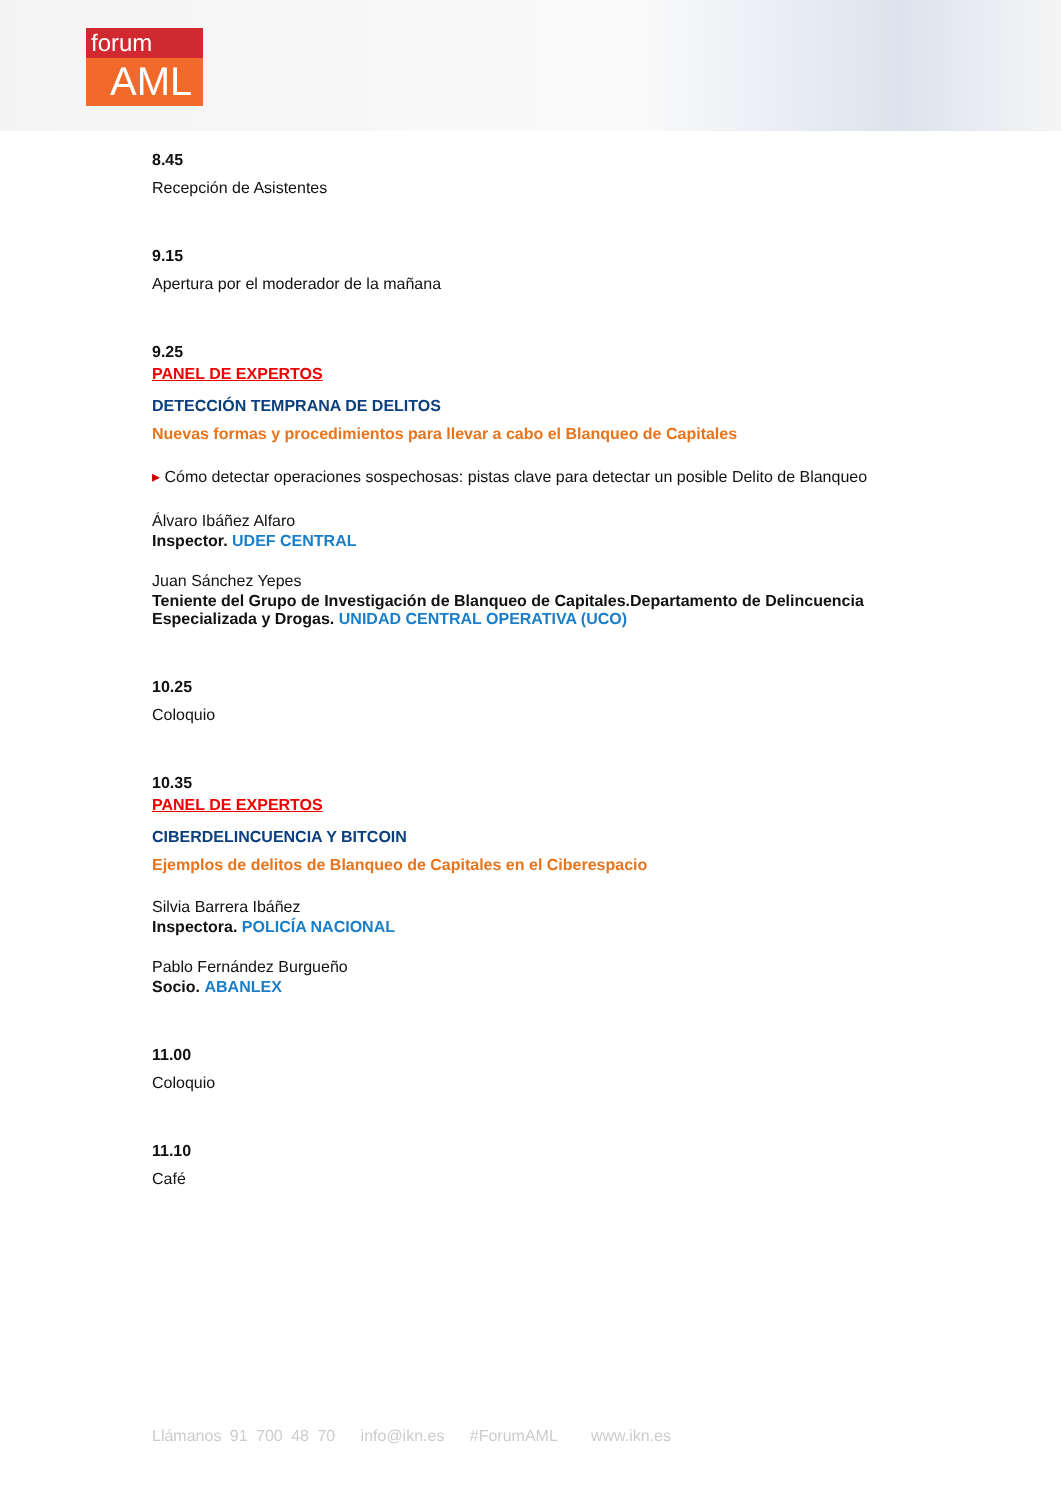forum
AML
8.45
Recepción de Asistentes
9.15
Apertura por el moderador de la mañana
9.25
PANEL DE EXPERTOS
DETECCIÓN TEMPRANA DE DELITOS
Nuevas formas y procedimientos para llevar a cabo el Blanqueo de Capitales
▸ Cómo detectar operaciones sospechosas: pistas clave para detectar un posible Delito de Blanqueo
Álvaro Ibáñez Alfaro
Inspector. UDEF CENTRAL
Juan Sánchez Yepes
Teniente del Grupo de Investigación de Blanqueo de Capitales.Departamento de Delincuencia Especializada y Drogas. UNIDAD CENTRAL OPERATIVA (UCO)
10.25
Coloquio
10.35
PANEL DE EXPERTOS
CIBERDELINCUENCIA Y BITCOIN
Ejemplos de delitos de Blanqueo de Capitales en el Ciberespacio
Silvia Barrera Ibáñez
Inspectora. POLICÍA NACIONAL
Pablo Fernández Burgueño
Socio. ABANLEX
11.00
Coloquio
11.10
Café
Llámanos 91 700 48 70 info@ikn.es #ForumAML www.ikn.es